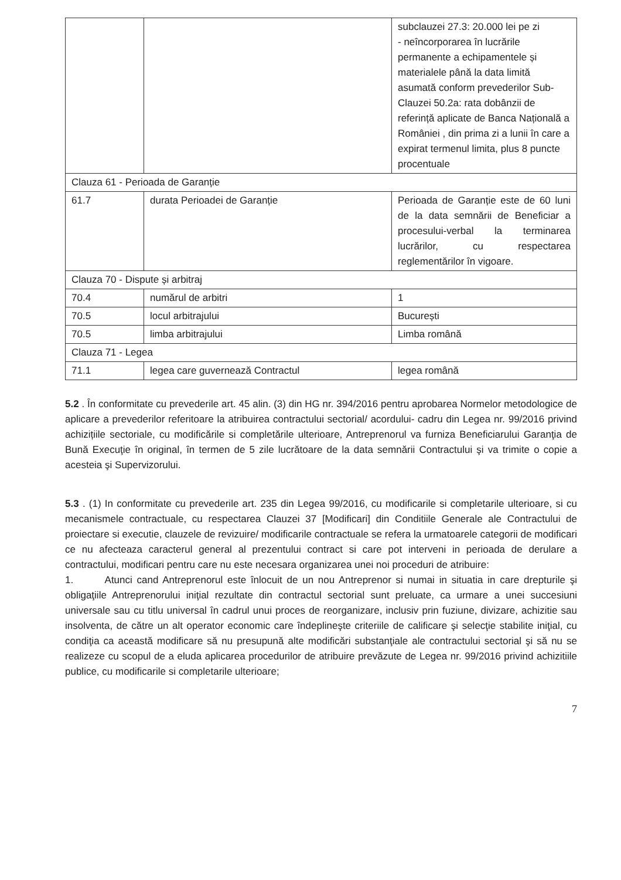| | | subclauzei 27.3: 20.000 lei pe zi - neîncorporarea în lucrările permanente a echipamentele și materialele până la data limită asumată conform prevederilor Sub-Clauzei 50.2a: rata dobânzii de referință aplicate de Banca Națională a României , din prima zi a lunii în care a expirat termenul limita, plus 8 puncte procentuale |
| Clauza 61 - Perioada de Garanție | | |
| 61.7 | durata Perioadei de Garanție | Perioada de Garanție este de 60 luni de la data semnării de Beneficiar a procesului-verbal la terminarea lucrărilor, cu respectarea reglementărilor în vigoare. |
| Clauza 70 - Dispute și arbitraj | | |
| 70.4 | numărul de arbitri | 1 |
| 70.5 | locul arbitrajului | București |
| 70.5 | limba arbitrajului | Limba română |
| Clauza 71 - Legea | | |
| 71.1 | legea care guvernează Contractul | legea română |
5.2 . În conformitate cu prevederile art. 45 alin. (3) din HG nr. 394/2016 pentru aprobarea Normelor metodologice de aplicare a prevederilor referitoare la atribuirea contractului sectorial/ acordului- cadru din Legea nr. 99/2016 privind achizițiile sectoriale, cu modificările si completările ulterioare, Antreprenorul va furniza Beneficiarului Garanţia de Bună Execuţie în original, în termen de 5 zile lucrătoare de la data semnării Contractului şi va trimite o copie a acesteia şi Supervizorului.
5.3 . (1) In conformitate cu prevederile art. 235 din Legea 99/2016, cu modificarile si completarile ulterioare, si cu mecanismele contractuale, cu respectarea Clauzei 37 [Modificari] din Conditiile Generale ale Contractului de proiectare si executie, clauzele de revizuire/ modificarile contractuale se refera la urmatoarele categorii de modificari ce nu afecteaza caracterul general al prezentului contract si care pot interveni in perioada de derulare a contractului, modificari pentru care nu este necesara organizarea unei noi proceduri de atribuire:
1. Atunci cand Antreprenorul este înlocuit de un nou Antreprenor si numai in situatia in care drepturile şi obligaţiile Antreprenorului iniţial rezultate din contractul sectorial sunt preluate, ca urmare a unei succesiuni universale sau cu titlu universal în cadrul unui proces de reorganizare, inclusiv prin fuziune, divizare, achizitie sau insolventa, de către un alt operator economic care îndeplineşte criteriile de calificare şi selecţie stabilite iniţial, cu condiţia ca această modificare să nu presupună alte modificări substanţiale ale contractului sectorial şi să nu se realizeze cu scopul de a eluda aplicarea procedurilor de atribuire prevăzute de Legea nr. 99/2016 privind achizitiile publice, cu modificarile si completarile ulterioare;
7